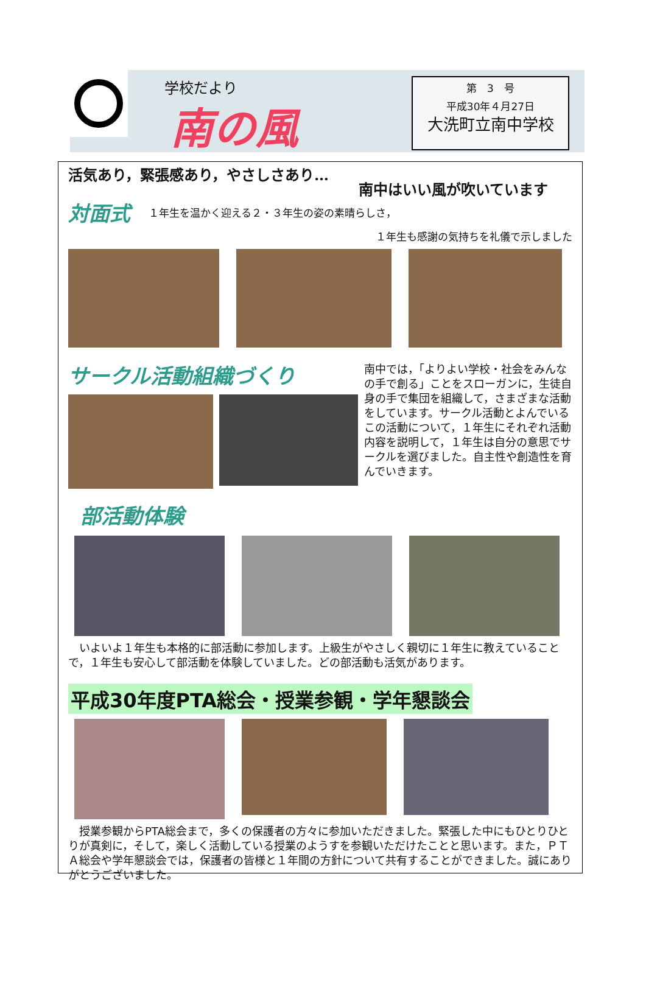学校だより
南の風
第　3　号
平成30年４月27日
大洗町立南中学校
活気あり，緊張感あり，やさしさあり…
南中はいい風が吹いています
対面式 １年生を温かく迎える２・３年生の姿の素晴らしさ，
１年生も感謝の気持ちを礼儀で示しました
サークル活動組織づくり
南中では，「よりよい学校・社会をみんなの手で創る」ことをスローガンに，生徒自身の手で集団を組織して，さまざまな活動をしています。サークル活動とよんでいるこの活動について，１年生にそれぞれ活動内容を説明して，１年生は自分の意思でサークルを選びました。自主性や創造性を育んでいきます。
部活動体験
　いよいよ１年生も本格的に部活動に参加します。上級生がやさしく親切に１年生に教えていることで，１年生も安心して部活動を体験していました。どの部活動も活気があります。
平成30年度PTA総会・授業参観・学年懇談会
　授業参観からPTA総会まで，多くの保護者の方々に参加いただきました。緊張した中にもひとりひとりが真剣に，そして，楽しく活動している授業のようすを参観いただけたことと思います。また，ＰＴＡ総会や学年懇談会では，保護者の皆様と１年間の方針について共有することができました。誠にありがとうございました。